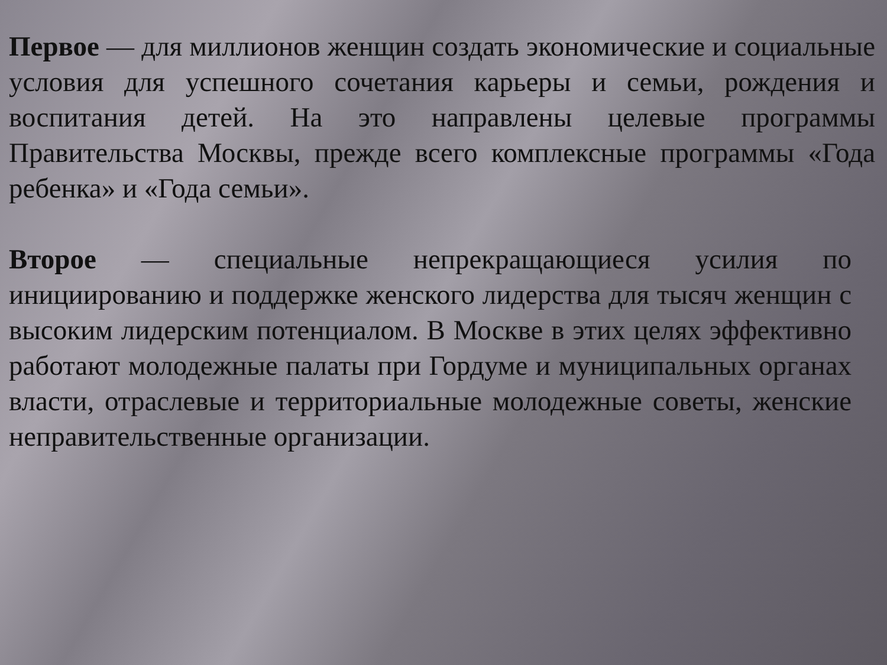Первое — для миллионов женщин создать экономические и социальные условия для успешного сочетания карьеры и семьи, рождения и воспитания детей. На это направлены целевые программы Правительства Москвы, прежде всего комплексные программы «Года ребенка» и «Года семьи».
Второе — специальные непрекращающиеся усилия по инициированию и поддержке женского лидерства для тысяч женщин с высоким лидерским потенциалом. В Москве в этих целях эффективно работают молодежные палаты при Гордуме и муниципальных органах власти, отраслевые и территориальные молодежные советы, женские неправительственные организации.